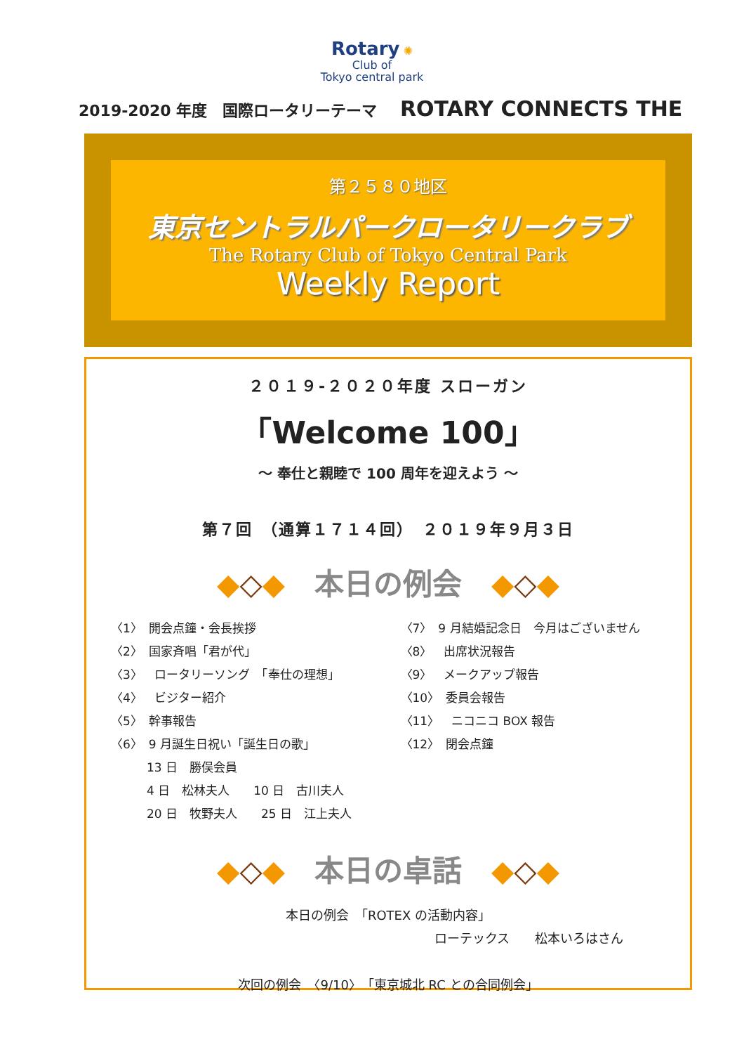Rotary ✺
Club of
Tokyo central park
2019-2020 年度　国際ロータリーテーマ ROTARY CONNECTS THE
第２５８０地区
東京セントラルパークロータリークラブ
The Rotary Club of Tokyo Central Park
Weekly Report
２０１９-２０２０年度 スローガン
「Welcome 100」
～ 奉仕と親睦で 100 周年を迎えよう ～
第７回　（通算１７１４回）　２０１９年９月３日
◆◇◆　本日の例会　◆◇◆
〈1〉　開会点鐘・会長挨拶
〈2〉　国家斉唱「君が代」
〈3〉　ロータリーソング　「奉仕の理想」
〈4〉　ビジター紹介
〈5〉　幹事報告
〈6〉　9 月誕生日祝い「誕生日の歌」
　　　13 日　勝俣会員
　　　4 日　松林夫人　　10 日　古川夫人
　　　20 日　牧野夫人　　25 日　江上夫人
〈7〉　9 月結婚記念日　今月はございません
〈8〉　出席状況報告
〈9〉　メークアップ報告
〈10〉　委員会報告
〈11〉　ニコニコ BOX 報告
〈12〉　閉会点鐘
◆◇◆　本日の卓話　◆◇◆
本日の例会　「ROTEX の活動内容」
ローテックス　　松本いろはさん
次回の例会　〈9/10〉　「東京城北 RC との合同例会」